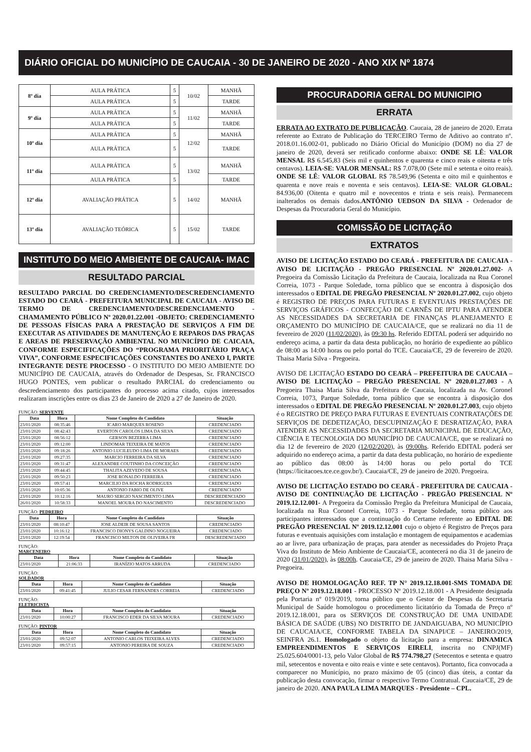DIÁRIO OFICIAL DO MUNICÍPIO DE CAUCAIA - 30 DE JANEIRO DE 2020 - ANO XIX Nº 1874
| 8º dia | AULA PRÁTICA | 5 | 10/02 | MANHÃ |
| | AULA PRÁTICA | 5 | | TARDE |
| 9º dia | AULA PRÁTICA | 5 | 11/02 | MANHÃ |
| | AULA PRÁTICA | 5 | | TARDE |
| 10º dia | AULA PRÁTICA | 5 | 12/02 | MANHÃ |
| | AULA PRÁTICA | 5 | | TARDE |
| 11º dia | AULA PRÁTICA | 5 | 13/02 | MANHÃ |
| | AULA PRÁTICA | 5 | | TARDE |
| 12º dia | AVALIAÇÃO PRÁTICA | 5 | 14/02 | MANHÃ |
| 13º dia | AVALIAÇÃO TEÓRICA | 5 | 15/02 | TARDE |
INSTITUTO DO MEIO AMBIENTE DE CAUCAIA- IMAC
RESULTADO PARCIAL
RESULTADO PARCIAL DO CREDENCIAMENTO/DESCREDENCIAMENTO ESTADO DO CEARÁ - PREFEITURA MUNICIPAL DE CAUCAIA - AVISO DE TERMO DE CREDENCIAMENTO/DESCREDENCIAMENTO - CHAMAMENTO PÚBLICO Nº 2020.01.22.001 -OBJETO: CREDENCIAMENTO DE PESSOAS FÍSICAS PARA A PRESTAÇÃO DE SERVIÇOS A FIM DE EXECUTAR AS ATIVIDADES DE MANUTENÇÃO E REPAROS DAS PRAÇAS E AREAS DE PRESERVAÇÃO AMBIENTAL NO MUNICÍPIO DE CAICAIA, CONFORME ESPECIFICAÇÕES DO “PROGRAMA PRIORITÁRIO PRAÇA VIVA”, CONFORME ESPECIFICAÇÕES CONSTANTES DO ANEXO I, PARTE INTEGRANTE DESTE PROCESSO - O INSTITUTO DO MEIO AMBIENTE DO MUNICÍPIO DE CAUCAIA, através do Ordenador de Despesas, Sr. FRANCISCO HUGO PONTES, vem publicar o resultado PARCIAL do credenciamento ou descredenciamento dos participantes do processo acima citado, cujos interessados realizaram inscrições entre os dias 23 de Janeiro de 2020 a 27 de Janeiro de 2020.
FUNÇÃO: SERVENTE
| Data | Hora | Nome Completo do Candidato | Situação |
| --- | --- | --- | --- |
| 23/01/2020 | 08:35:46 | ICARO MARQUES ROSENO | CREDENCIADO |
| 23/01/2020 | 08:42:43 | EVERTON CAROLOS LIMA DA SILVA | CREDENCIADO |
| 23/01/2020 | 08:56:12 | GERSON BEZERRA LIMA | CREDENCIADO |
| 23/01/2020 | 09:12:00 | LINDOMAR TEIXEIRA DE MATOS | CREDENCIADO |
| 23/01/2020 | 09:18:26 | ANTONIO LUCILEUDO LIMA DE MORAES | CREDENCIADO |
| 23/01/2020 | 09:27:35 | MARCIO FERREIRA DA SILVA | CREDENCIADO |
| 23/01/2020 | 09:31:47 | ALEXANDRE COUTINHO DA CONCEIÇÃO | CREDENCIADO |
| 23/01/2020 | 09:44:45 | THALITA AZEVEDO DE SOUSA | CREDENCIADA |
| 23/01/2020 | 09:50:23 | JOSE RONALDO FERREIRA | CREDENCIADO |
| 23/01/2020 | 09:57:41 | MARCILIO DA ROCHA RODRIGUES | CREDENCIADO |
| 23/01/2020 | 10:05:36 | ANTONIO FABIO DE OLIVE | CREDENCIADO |
| 23/01/2020 | 10:12:16 | MAURO SERGIO NASCIMENTO LIMA | DESCREDENCIADO |
| 26/01/2020 | 10:58:33 | MANOEL MOURA DO NASCIMENTO | DESCREDENCIADO |
FUNÇÃO: PEDREIRO
| Data | Hora | Nome Completo do Candidato | Situação |
| --- | --- | --- | --- |
| 23/01/2020 | 08:10:47 | JOSE ALDEIR DE SOUSA SANTOS | CREDENCIADO |
| 23/01/2020 | 10:16:12 | FRANCISCO DIONYS GALDINO NOGUEIRA | CREDENCIADO |
| 23/01/2020 | 12:19:54 | FRANCISCO MILTON DE OLIVEIRA FR | DESCREDENCIADO |
FUNÇÃO:
MARCENEIRO
| Data | Hora | Nome Completo do Candidato | Situação |
| --- | --- | --- | --- |
| 23/01/2020 | 21:06:33 | IRANÍZIO MATOS ARRUDA | CREDENCIADO |
FUNÇÃO:
SOLDADOR
| Data | Hora | Nome Completo do Candidato | Situação |
| --- | --- | --- | --- |
| 23/01/2020 | 09:41:45 | JULIO CESAR FERNANDES CORREIA | CREDENCIADO |
FUNÇÃO:
ELETRICISTA
| Data | Hora | Nome Completo do Candidato | Situação |
| --- | --- | --- | --- |
| 23/01/2020 | 10:00:27 | FRANCISCO EDER DA SILVA MOURA | CREDENCIADO |
FUNÇÃO: PINTOR
| Data | Hora | Nome Completo do Candidato | Situação |
| --- | --- | --- | --- |
| 23/01/2020 | 09:52:07 | ANTONIO CARLOS TEIXEIRA ALVES | CREDENCIADO |
| 23/01/2020 | 09:57:15 | ANTONIO PEREIRA DE SOUZA | CREDENCIADO |
PROCURADORIA GERAL DO MUNICIPIO
ERRATA
ERRATA AO EXTRATO DE PUBLICAÇÃO. Caucaia, 28 de janeiro de 2020. Errata referente ao Extrato de Publicação do TERCEIRO Termo de Aditivo ao contrato nº. 2018.01.16.002-01, publicado no Diário Oficial do Município (DOM) no dia 27 de janeiro de 2020, deverá ser retificado conforme abaixo: ONDE SE LÊ: VALOR MENSAL R$ 6.545,83 (Seis mil e quinhentos e quarenta e cinco reais e oitenta e três centavos). LEIA-SE: VALOR MENSAL: R$ 7.078,00 (Sete mil e setenta e oito reais). ONDE SE LÊ: VALOR GLOBAL R$ 78.549,96 (Setenta e oito mil e quinhentos e quarenta e nove reais e noventa e seis centavos). LEIA-SE: VALOR GLOBAL: 84.936,00 (Oitenta e quatro mil e novecentos e trinta e seis reais). Permanecem inalterados os demais dados.ANTÔNIO UEDSON DA SILVA - Ordenador de Despesas da Procuradoria Geral do Município.
COMISSÃO DE LICITAÇÃO
EXTRATOS
AVISO DE LICITAÇÃO ESTADO DO CEARÁ - PREFEITURA DE CAUCAIA - AVISO DE LICITAÇÃO - PREGÃO PRESENCIAL Nº 2020.01.27.002- A Pregoeira da Comissão Licitação da Prefeitura de Caucaia, localizada na Rua Coronel Correia, 1073 - Parque Soledade, torna público que se encontra à disposição dos interessados o EDITAL DE PREGÃO PRESENCIAL Nº 2020.01.27.002, cujo objeto é REGISTRO DE PREÇOS PARA FUTURAS E EVENTUAIS PRESTAÇÕES DE SERVIÇOS GRÁFICOS - CONFECÇÃO DE CARNÊS DE IPTU PARA ATENDER AS NECESSIDADES DA SECRETARIA DE FINANÇAS PLANEJAMENTO E ORÇAMENTO DO MUNICÍPIO DE CAUCAIA/CE, que se realizará no dia 11 de fevereiro de 2020 (11/02/2020), às 09:30 hs. Referido EDITAL poderá ser adquirido no endereço acima, a partir da data desta publicação, no horário de expediente ao público de 08:00 as 14:00 horas ou pelo portal do TCE. Caucaia/CE, 29 de fevereiro de 2020. Thaisa Maria Silva - Pregoeira.
AVISO DE LICITAÇÃO ESTADO DO CEARÁ – PREFEITURA DE CAUCAIA – AVISO DE LICITAÇÃO – PREGÃO PRESENCIAL Nº 2020.01.27.003 - A Pregoeira Thaisa Maria Silva da Prefeitura de Caucaia, localizada na Av. Coronel Correia, 1073, Parque Soledade, torna público que se encontra à disposição dos interessados o EDITAL DE PREGÃO PRESENCIAL Nº 2020.01.27.003, cujo objeto é o REGISTRO DE PREÇO PARA FUTURAS E EVENTUAIS CONTRATAÇÕES DE SERVIÇOS DE DEDETIZAÇÃO, DESCUPINIZAÇÃO E DESRATIZAÇÃO, PARA ATENDER AS NECESSIDADES DA SECRETARIA MUNICIPAL DE EDUCAÇÃO, CIÊNCIA E TECNOLOGIA DO MUNICÍPIO DE CAUCAIA/CE, que se realizará no dia 12 de fevereiro de 2020 (12/02/2020), às 09:00hs. Referido EDITAL poderá ser adquirido no endereço acima, a partir da data desta publicação, no horário de expediente ao público das 08:00 às 14:00 horas ou pelo portal do TCE (https://licitacoes.tce.ce.gov.br/). Caucaia/CE, 29 de janeiro de 2020. Pregoeira.
AVISO DE LICITAÇÃO ESTADO DO CEARÁ - PREFEITURA DE CAUCAIA - AVISO DE CONTINUAÇÃO DE LICITAÇÃO - PREGÃO PRESENCIAL Nº 2019.12.12.001- A Pregoeira da Comissão Pregão da Prefeitura Municipal de Caucaia, localizada na Rua Coronel Correia, 1073 - Parque Soledade, torna público aos participantes interessados que a continuação do Certame referente ao EDITAL DE PREGÃO PRESENCIAL Nº 2019.12.12.001 cujo o objeto é Registro de Preços para futuras e eventuais aquisições com instalação e montagem de equipamentos e academias ao ar livre, para urbanização de praças, para atender as necessidades do Projeto Praça Viva do Instituto de Meio Ambiente de Caucaia/CE, acontecerá no dia 31 de janeiro de 2020 (31/01/2020), às 08:00h. Caucaia/CE, 29 de janeiro de 2020. Thaisa Maria Silva - Pregoeira.
AVISO DE HOMOLOGAÇÃO REF. TP N° 2019.12.18.001-SMS TOMADA DE PREÇO Nº 2019.12.18.001 - PROCESSO Nº 2019.12.18.001 - A Presidente designada pela Portaria nº 019/2019, torna público que o Gestor de Despesas da Secretaria Municipal de Saúde homologou o procedimento licitatório da Tomada de Preço nº 2019.12.18.001, para os SERVIÇOS DE CONSTRUÇÃO DE UMA UNIDADE BÁSICA DE SAÚDE (UBS) NO DISTRITO DE JANDAIGUABA, NO MUNICÍPIO DE CAUCAIA/CE, CONFORME TABELA DA SINAPI/CE – JANEIRO/2019, SEINFRA 26.1. Homologado o objeto da licitação para a empresa: DINAMICA EMPREENDIMENTOS E SERVIÇOS EIRELI, inscrita no CNPJ(MF) 25.025.604/0001-13, pelo Valor Global de R$ 774.798,27 (Setecentos e setenta e quatro mil, setecentos e noventa e oito reais e vinte e sete centavos). Portanto, fica convocada a comparecer no Município, no prazo máximo de 05 (cinco) dias úteis, a contar da publicação desta convocação, firmar o respectivo Termo Contratual. Caucaia/CE, 29 de janeiro de 2020. ANA PAULA LIMA MARQUES - Presidente – CPL.